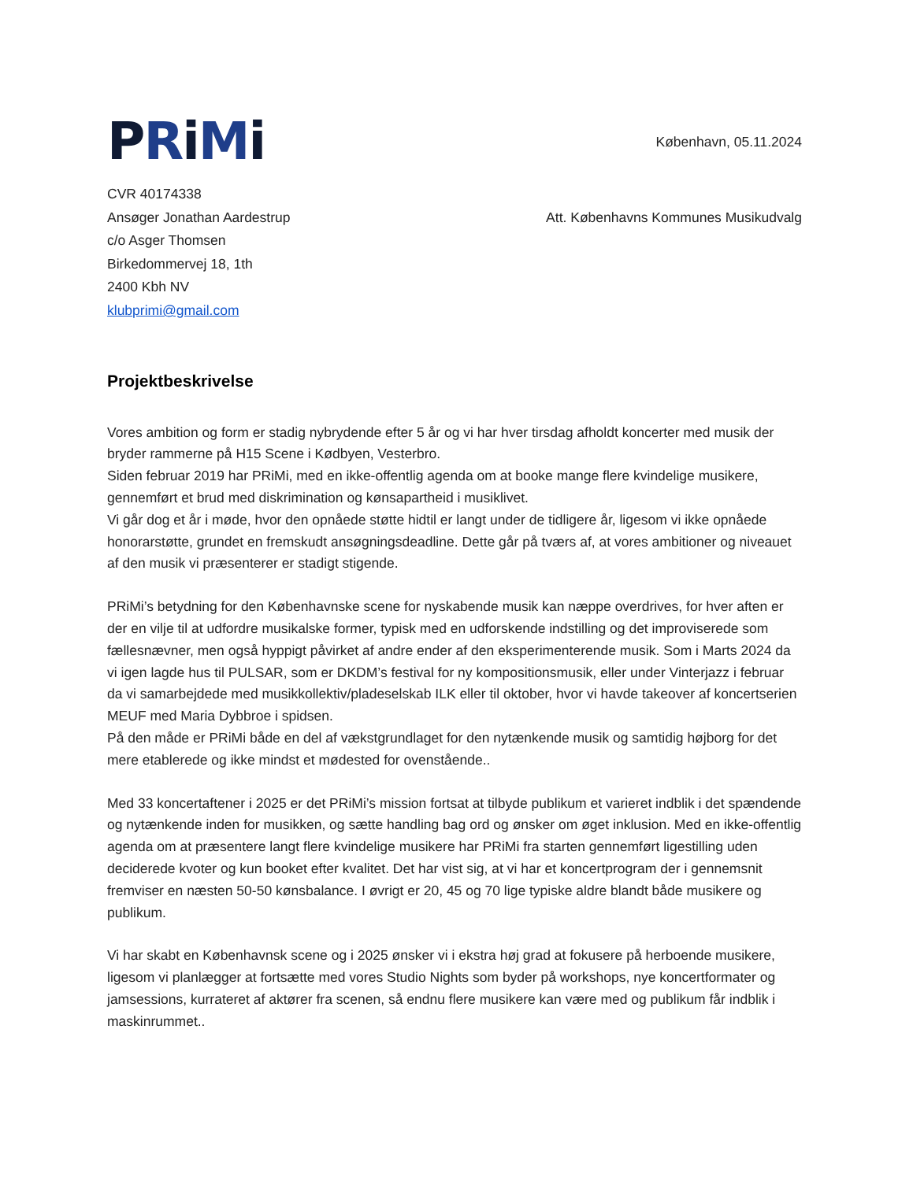PRiMi
København, 05.11.2024
CVR 40174338
Ansøger Jonathan Aardestrup
c/o Asger Thomsen
Birkedommervej 18, 1th
2400 Kbh NV
klubprimi@gmail.com
Att. Københavns Kommunes Musikudvalg
Projektbeskrivelse
Vores ambition og form er stadig nybrydende efter 5 år og vi har hver tirsdag afholdt koncerter med musik der bryder rammerne på H15 Scene i Kødbyen, Vesterbro.
Siden februar 2019 har PRiMi, med en ikke-offentlig agenda om at booke mange flere kvindelige musikere, gennemført et brud med diskrimination og kønsapartheid i musiklivet.
Vi går dog et år i møde, hvor den opnåede støtte hidtil er langt under de tidligere år, ligesom vi ikke opnåede honorarstøtte, grundet en fremskudt ansøgningsdeadline. Dette går på tværs af, at vores ambitioner og niveauet af den musik vi præsenterer er stadigt stigende.
PRiMi’s betydning for den Københavnske scene for nyskabende musik kan næppe overdrives, for hver aften er der en vilje til at udfordre musikalske former, typisk med en udforskende indstilling og det improviserede som fællesnævner, men også hyppigt påvirket af andre ender af den eksperimenterende musik. Som i Marts 2024 da vi igen lagde hus til PULSAR, som er DKDM’s festival for ny kompositionsmusik, eller under Vinterjazz i februar da vi samarbejdede med musikkollektiv/pladeselskab ILK eller til oktober, hvor vi havde takeover af koncertserien MEUF med Maria Dybbroe i spidsen.
På den måde er PRiMi både en del af vækstgrundlaget for den nytænkende musik og samtidig højborg for det mere etablerede og ikke mindst et mødested for ovenstående..
Med 33 koncertaftener i 2025 er det PRiMi’s mission fortsat at tilbyde publikum et varieret indblik i det spændende og nytænkende inden for musikken, og sætte handling bag ord og ønsker om øget inklusion. Med en ikke-offentlig agenda om at præsentere langt flere kvindelige musikere har PRiMi fra starten gennemført ligestilling uden deciderede kvoter og kun booket efter kvalitet. Det har vist sig, at vi har et koncertprogram der i gennemsnit fremviser en næsten 50-50 kønsbalance. I øvrigt er 20, 45 og 70 lige typiske aldre blandt både musikere og publikum.
Vi har skabt en Københavnsk scene og i 2025 ønsker vi i ekstra høj grad at fokusere på herboende musikere, ligesom vi planlægger at fortsætte med vores Studio Nights som byder på workshops, nye koncertformater og jamsessions, kurrateret af aktører fra scenen, så endnu flere musikere kan være med og publikum får indblik i maskinrummet..